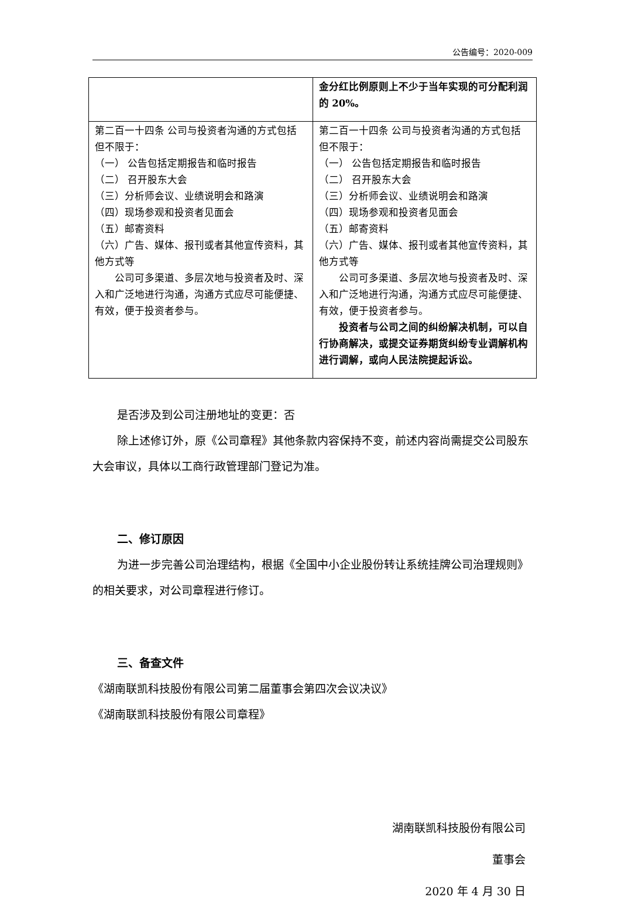公告编号：2020-009
| | 金分红比例原则上不少于当年实现的可分配利润的 20%。 |
| 第二百一十四条 公司与投资者沟通的方式包括但不限于： （一） 公告包括定期报告和临时报告 （二） 召开股东大会 （三）分析师会议、业绩说明会和路演 （四）现场参观和投资者见面会 （五）邮寄资料 （六）广告、媒体、报刊或者其他宣传资料，其他方式等 公司可多渠道、多层次地与投资者及时、深入和广泛地进行沟通，沟通方式应尽可能便捷、有效，便于投资者参与。 | 第二百一十四条 公司与投资者沟通的方式包括但不限于： （一） 公告包括定期报告和临时报告 （二） 召开股东大会 （三）分析师会议、业绩说明会和路演 （四）现场参观和投资者见面会 （五）邮寄资料 （六）广告、媒体、报刊或者其他宣传资料，其他方式等 公司可多渠道、多层次地与投资者及时、深入和广泛地进行沟通，沟通方式应尽可能便捷、有效，便于投资者参与。 投资者与公司之间的纠纷解决机制，可以自行协商解决，或提交证券期货纠纷专业调解机构进行调解，或向人民法院提起诉讼。 |
是否涉及到公司注册地址的变更：否
除上述修订外，原《公司章程》其他条款内容保持不变，前述内容尚需提交公司股东大会审议，具体以工商行政管理部门登记为准。
二、修订原因
为进一步完善公司治理结构，根据《全国中小企业股份转让系统挂牌公司治理规则》的相关要求，对公司章程进行修订。
三、备查文件
《湖南联凯科技股份有限公司第二届董事会第四次会议决议》
《湖南联凯科技股份有限公司章程》
湖南联凯科技股份有限公司
董事会
2020 年 4 月 30 日